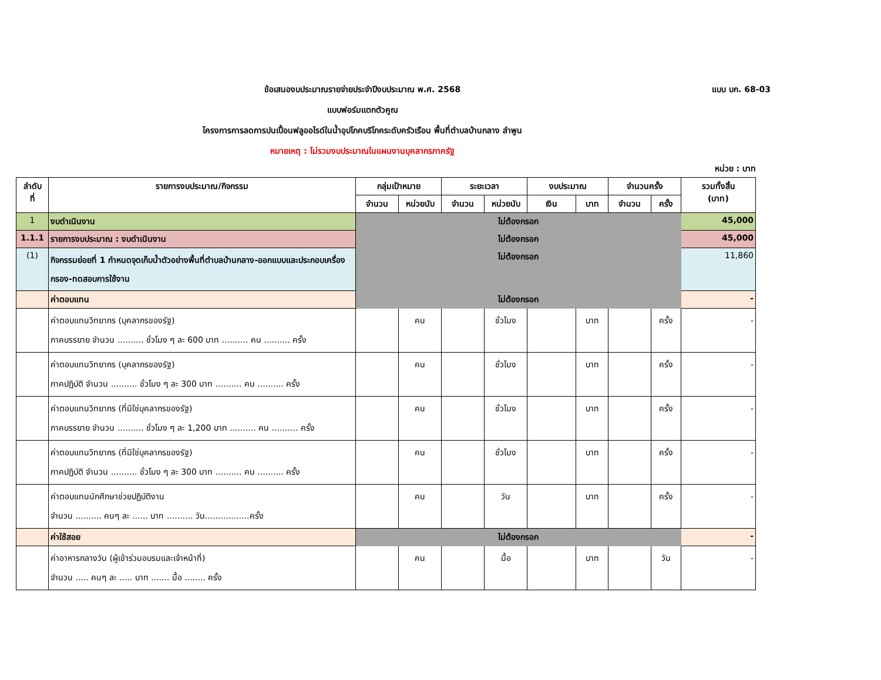ข้อเสนองบประมาณรายจ่ายประจำปีงบประมาณ พ.ศ. 2568 แบบ บก. 68-03
แบบฟอร์มแตกตัวคูณ
โครงการการลดการปนเปื้อนฟลูออไรด์ในน้ำอุปโภคบริโภคระดับครัวเรือน พื้นที่ตำบลบ้านกลาง ลำพูน
หมายเหตุ : ไม่รวมงบประมาณในแผนงานบุคลากรภาครัฐ
หน่วย : บาท
| ลำดับ ที่ | รายการงบประมาณ/กิจกรรม | กลุ่มเป้าหมาย | | ระยะเวลา | | งบประมาณ | | จำนวนครั้ง | | รวมทั้งสิ้น (บาท) |
| --- | --- | --- | --- | --- | --- | --- | --- | --- | --- | --- |
| | | จำนวน | หน่วยนับ | จำนวน | หน่วยนับ | เงิน | บาท | จำนวน | ครั้ง | |
| 1 | งบดำเนินงาน | ไม่ต้องกรอก | | | | | | | | 45,000 |
| 1.1.1 | รายการงบประมาณ : งบดำเนินงาน | ไม่ต้องกรอก | | | | | | | | 45,000 |
| (1) | กิจกรรมย่อยที่ 1 กำหนดจุดเก็บน้ำตัวอย่างพื้นที่ตำบลบ้านกลาง-ออกแบบและประกอบเครื่องกรอง-ทดสอบการใช้งาน | ไม่ต้องกรอก | | | | | | | | 11,860 |
| | ค่าตอบแทน | ไม่ต้องกรอก | | | | | | | | - |
| | ค่าตอบแทนวิทยากร (บุคลากรของรัฐ) ภาคบรรยาย จำนวน .......... ชั่วโมง ๆ ละ 600 บาท .......... คน .......... ครั้ง | | คน | | ชั่วโมง | | บาท | | ครั้ง | - |
| | ค่าตอบแทนวิทยากร (บุคลากรของรัฐ) ภาคปฏิบัติ จำนวน .......... ชั่วโมง ๆ ละ 300 บาท .......... คน .......... ครั้ง | | คน | | ชั่วโมง | | บาท | | ครั้ง | - |
| | ค่าตอบแทนวิทยากร (ที่มิใช่บุคลากรของรัฐ) ภาคบรรยาย จำนวน .......... ชั่วโมง ๆ ละ 1,200 บาท .......... คน .......... ครั้ง | | คน | | ชั่วโมง | | บาท | | ครั้ง | - |
| | ค่าตอบแทนวิทยากร (ที่มิใช่บุคลากรของรัฐ) ภาคปฏิบัติ จำนวน .......... ชั่วโมง ๆ ละ 300 บาท .......... คน .......... ครั้ง | | คน | | ชั่วโมง | | บาท | | ครั้ง | - |
| | ค่าตอบแทนนักศึกษาช่วยปฏิบัติงาน จำนวน .......... คนๆ ละ ...... บาท .......... วัน.................ครั้ง | | คน | | วัน | | บาท | | ครั้ง | - |
| | ค่าใช้สอย | ไม่ต้องกรอก | | | | | | | | - |
| | ค่าอาหารกลางวัน (ผู้เข้าร่วมอบรมและเจ้าหน้าที่) จำนวน ..... คนๆ ละ ..... บาท ....... มื้อ ........ ครั้ง | | คน | | มื้อ | | บาท | | วัน | - |